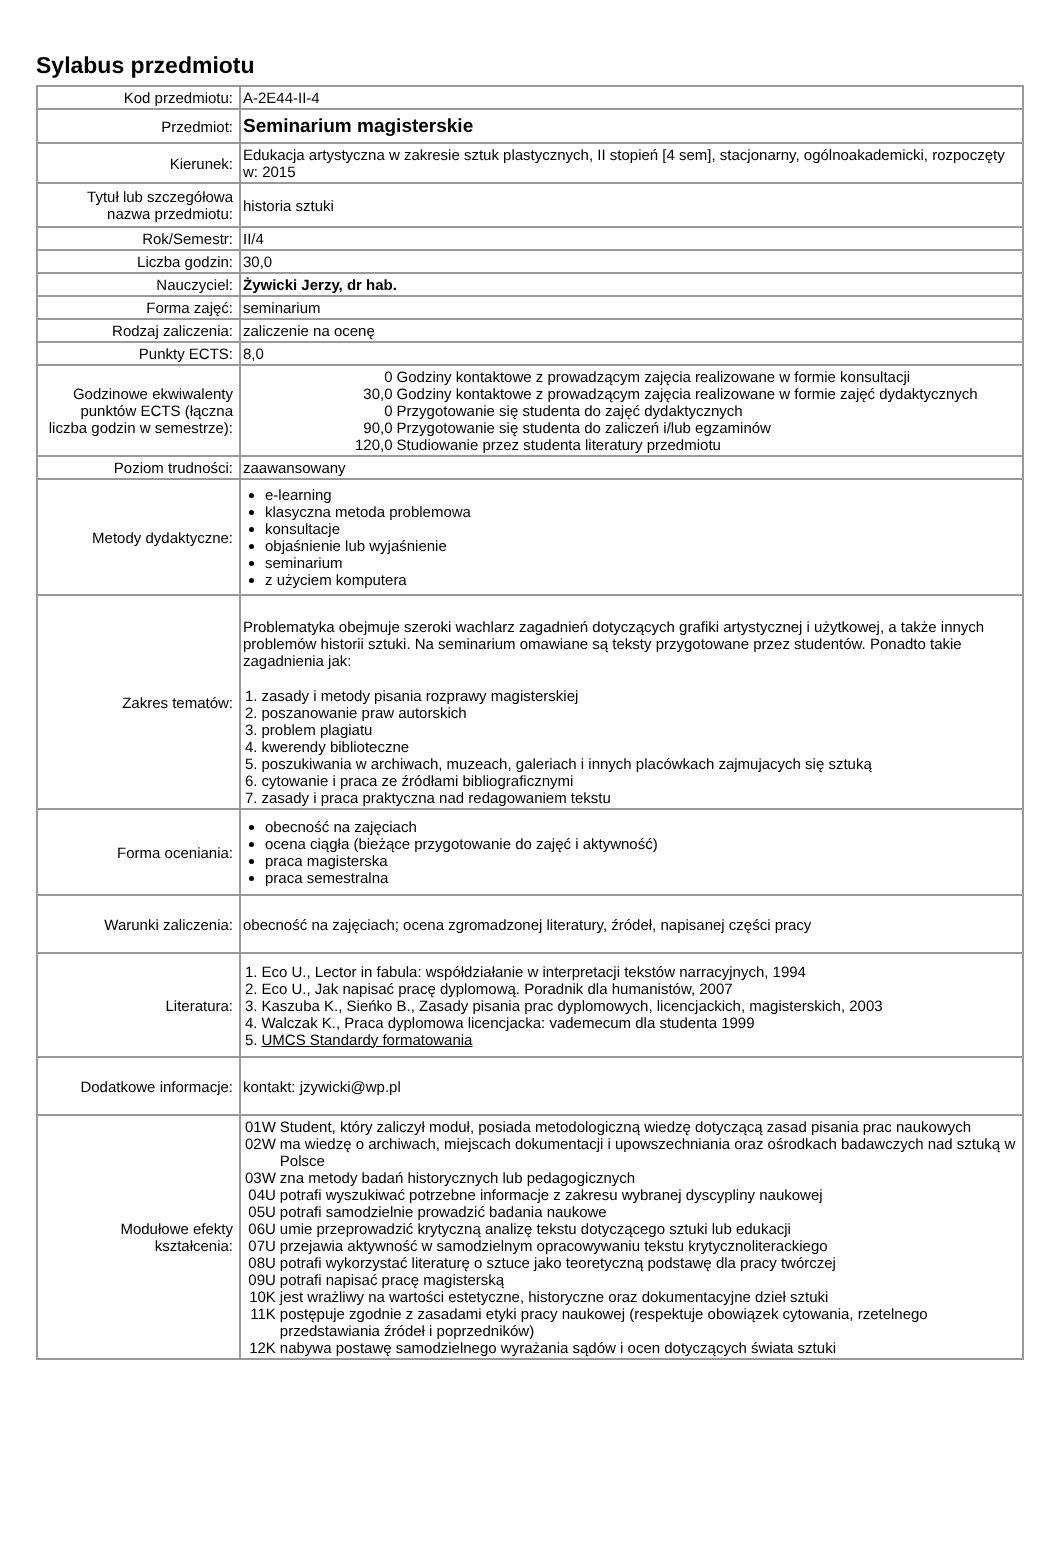Sylabus przedmiotu
| Kod przedmiotu: | A-2E44-II-4 |
| Przedmiot: | Seminarium magisterskie |
| Kierunek: | Edukacja artystyczna w zakresie sztuk plastycznych, II stopień [4 sem], stacjonarny, ogólnoakademicki, rozpoczęty w: 2015 |
| Tytuł lub szczegółowa nazwa przedmiotu: | historia sztuki |
| Rok/Semestr: | II/4 |
| Liczba godzin: | 30,0 |
| Nauczyciel: | Żywicki Jerzy, dr hab. |
| Forma zajęć: | seminarium |
| Rodzaj zaliczenia: | zaliczenie na ocenę |
| Punkty ECTS: | 8,0 |
| Godzinowe ekwiwalenty punktów ECTS (łączna liczba godzin w semestrze): | / 0 / Godziny kontaktowe z prowadzącym zajęcia realizowane w formie konsultacji / / 30,0 / Godziny kontaktowe z prowadzącym zajęcia realizowane w formie zajęć dydaktycznych / / 0 / Przygotowanie się studenta do zajęć dydaktycznych / / 90,0 / Przygotowanie się studenta do zaliczeń i/lub egzaminów / / 120,0 / Studiowanie przez studenta literatury przedmiotu / |
| Poziom trudności: | zaawansowany |
| Metody dydaktyczne: | e-learning klasyczna metoda problemowa konsultacje objaśnienie lub wyjaśnienie seminarium z użyciem komputera |
| Zakres tematów: | Problematyka obejmuje szeroki wachlarz zagadnień dotyczących grafiki artystycznej i użytkowej, a także innych problemów historii sztuki. Na seminarium omawiane są teksty przygotowane przez studentów. Ponadto takie zagadnienia jak: / 1. / zasady i metody pisania rozprawy magisterskiej / / 2. / poszanowanie praw autorskich / / 3. / problem plagiatu / / 4. / kwerendy biblioteczne / / 5. / poszukiwania w archiwach, muzeach, galeriach i innych placówkach zajmujacych się sztuką / / 6. / cytowanie i praca ze źródłami bibliograficznymi / / 7. / zasady i praca praktyczna nad redagowaniem tekstu / |
| Forma oceniania: | obecność na zajęciach ocena ciągła (bieżące przygotowanie do zajęć i aktywność) praca magisterska praca semestralna |
| Warunki zaliczenia: | obecność na zajęciach; ocena zgromadzonej literatury, źródeł, napisanej części pracy |
| Literatura: | / 1. / Eco U., Lector in fabula: współdziałanie w interpretacji tekstów narracyjnych, 1994 / / 2. / Eco U., Jak napisać pracę dyplomową. Poradnik dla humanistów, 2007 / / 3. / Kaszuba K., Sieńko B., Zasady pisania prac dyplomowych, licencjackich, magisterskich, 2003 / / 4. / Walczak K., Praca dyplomowa licencjacka: vademecum dla studenta 1999 / / 5. / UMCS Standardy formatowania / |
| Dodatkowe informacje: | kontakt: jzywicki@wp.pl |
| Modułowe efekty kształcenia: | / 01W / Student, który zaliczył moduł, posiada metodologiczną wiedzę dotyczącą zasad pisania prac naukowych / / 02W / ma wiedzę o archiwach, miejscach dokumentacji i upowszechniania oraz ośrodkach badawczych nad sztuką w Polsce / / 03W / zna metody badań historycznych lub pedagogicznych / / 04U / potrafi wyszukiwać potrzebne informacje z zakresu wybranej dyscypliny naukowej / / 05U / potrafi samodzielnie prowadzić badania naukowe / / 06U / umie przeprowadzić krytyczną analizę tekstu dotyczącego sztuki lub edukacji / / 07U / przejawia aktywność w samodzielnym opracowywaniu tekstu krytycznoliterackiego / / 08U / potrafi wykorzystać literaturę o sztuce jako teoretyczną podstawę dla pracy twórczej / / 09U / potrafi napisać pracę magisterską / / 10K / jest wrażliwy na wartości estetyczne, historyczne oraz dokumentacyjne dzieł sztuki / / 11K / postępuje zgodnie z zasadami etyki pracy naukowej (respektuje obowiązek cytowania, rzetelnego przedstawiania źródeł i poprzedników) / / 12K / nabywa postawę samodzielnego wyrażania sądów i ocen dotyczących świata sztuki / |